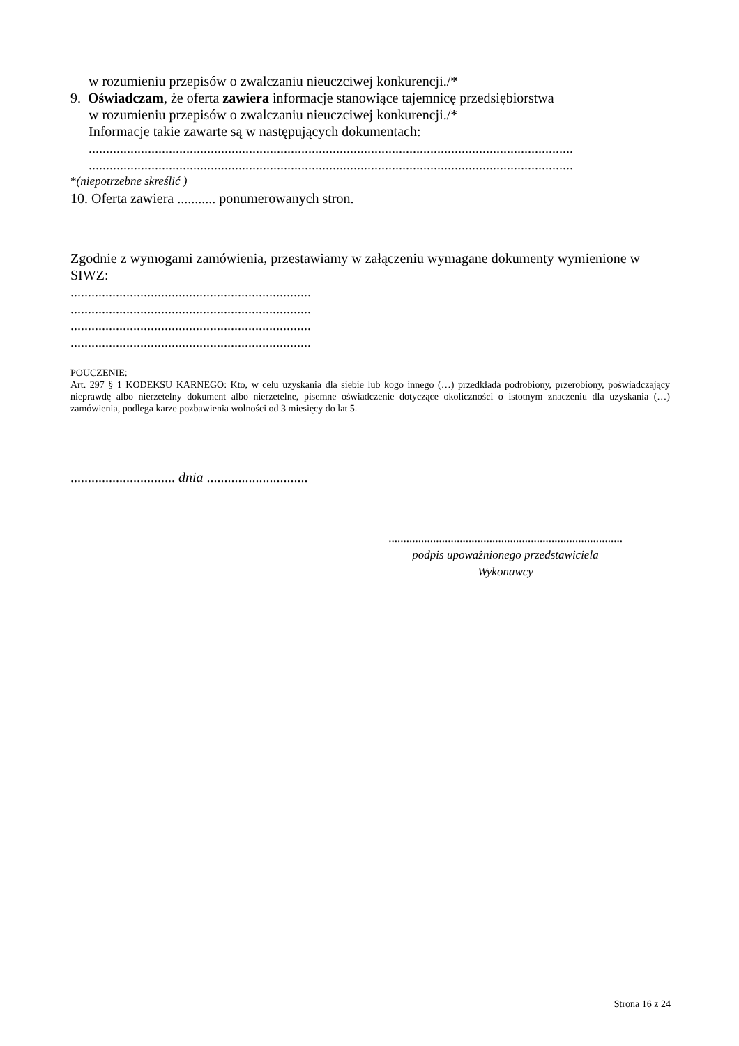w rozumieniu przepisów o zwalczaniu nieuczciwej konkurencji./*
9. Oświadczam, że oferta zawiera informacje stanowiące tajemnicę przedsiębiorstwa
w rozumieniu przepisów o zwalczaniu nieuczciwej konkurencji./*
Informacje takie zawarte są w następujących dokumentach:
...........................................................................................................................................
...........................................................................................................................................
*(niepotrzebne skreślić )
10. Oferta zawiera ........... ponumerowanych stron.
Zgodnie z wymogami zamówienia, przestawiamy w załączeniu wymagane dokumenty wymienione w SIWZ:
.....................................................................
.....................................................................
.....................................................................
.....................................................................
POUCZENIE:
Art. 297 § 1 KODEKSU KARNEGO: Kto, w celu uzyskania dla siebie lub kogo innego (…) przedkłada podrobiony, przerobiony, poświadczający nieprawdę albo nierzetelny dokument albo nierzetelne, pisemne oświadczenie dotyczące okoliczności o istotnym znaczeniu dla uzyskania (…) zamówienia, podlega karze pozbawienia wolności od 3 miesięcy do lat 5.
.............................. dnia .............................
...............................................................................
podpis upoważnionego przedstawiciela
Wykonawcy
Strona 16 z 24